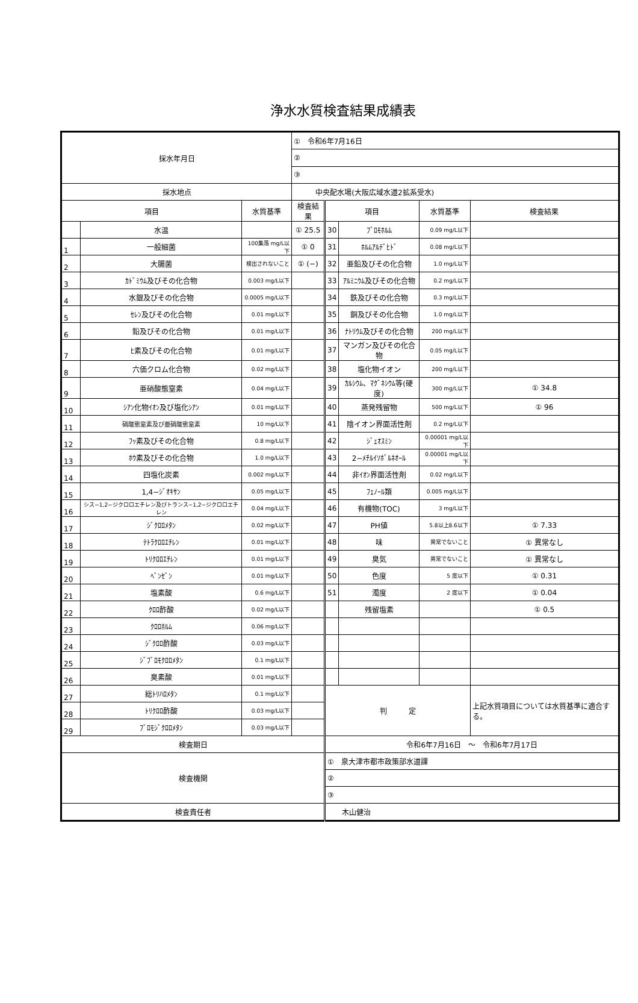浄水水質検査結果成績表
| 採水年月日 | | | ① 令和6年7月16日 | | | | |
| | | | ② | | | | |
| | | | ③ | | | | |
| 採水地点 | | | 中央配水場(大阪広域水道2拡系受水) | | | | |
| 項目 | | 水質基準 | 検査結果 | 項目 | | 水質基準 | 検査結果 |
| | 水温 | | ① 25.5 | 30 | ﾌﾞﾛﾓﾎﾙﾑ | 0.09 mg/L以下 | |
| 1 | 一般細菌 | 100集落 mg/L以下 | ① 0 | 31 | ﾎﾙﾑｱﾙﾃﾞﾋﾄﾞ | 0.08 mg/L以下 | |
| 2 | 大腸菌 | 検出されないこと | ① (−) | 32 | 亜鉛及びその化合物 | 1.0 mg/L以下 | |
| 3 | ｶﾄﾞﾐｳﾑ及びその化合物 | 0.003 mg/L以下 | | 33 | ｱﾙﾐﾆｳﾑ及びその化合物 | 0.2 mg/L以下 | |
| 4 | 水銀及びその化合物 | 0.0005 mg/L以下 | | 34 | 鉄及びその化合物 | 0.3 mg/L以下 | |
| 5 | ｾﾚﾝ及びその化合物 | 0.01 mg/L以下 | | 35 | 銅及びその化合物 | 1.0 mg/L以下 | |
| 6 | 鉛及びその化合物 | 0.01 mg/L以下 | | 36 | ﾅﾄﾘｳﾑ及びその化合物 | 200 mg/L以下 | |
| 7 | ﾋ素及びその化合物 | 0.01 mg/L以下 | | 37 | マンガン及びその化合物 | 0.05 mg/L以下 | |
| 8 | 六価クロム化合物 | 0.02 mg/L以下 | | 38 | 塩化物イオン | 200 mg/L以下 | |
| 9 | 亜硝酸態窒素 | 0.04 mg/L以下 | | 39 | ｶﾙｼｳﾑ、ﾏｸﾞﾈｼｳﾑ等(硬度) | 300 mg/L以下 | ① 34.8 |
| 10 | ｼｱﾝ化物ｲｵﾝ及び塩化ｼｱﾝ | 0.01 mg/L以下 | | 40 | 蒸発残留物 | 500 mg/L以下 | ① 96 |
| 11 | 硝酸態窒素及び亜硝酸態窒素 | 10 mg/L以下 | | 41 | 陰イオン界面活性剤 | 0.2 mg/L以下 | |
| 12 | ﾌｯ素及びその化合物 | 0.8 mg/L以下 | | 42 | ｼﾞｪｵｽﾐﾝ | 0.00001 mg/L以下 | |
| 13 | ﾎｳ素及びその化合物 | 1.0 mg/L以下 | | 43 | 2−ﾒﾁﾙｲｿﾎﾞﾙﾈｵｰﾙ | 0.00001 mg/L以下 | |
| 14 | 四塩化炭素 | 0.002 mg/L以下 | | 44 | 非ｲｵﾝ界面活性剤 | 0.02 mg/L以下 | |
| 15 | 1,4−ｼﾞｵｷｻﾝ | 0.05 mg/L以下 | | 45 | ﾌｪﾉｰﾙ類 | 0.005 mg/L以下 | |
| 16 | シス−1,2−ジクロロエチレン及びトランス−1,2−ジクロロエチレン | 0.04 mg/L以下 | | 46 | 有機物(TOC) | 3 mg/L以下 | |
| 17 | ｼﾞｸﾛﾛﾒﾀﾝ | 0.02 mg/L以下 | | 47 | PH値 | 5.8以上8.6以下 | ① 7.33 |
| 18 | ﾃﾄﾗｸﾛﾛｴﾁﾚﾝ | 0.01 mg/L以下 | | 48 | 味 | 異常でないこと | ① 異常なし |
| 19 | ﾄﾘｸﾛﾛｴﾁﾚﾝ | 0.01 mg/L以下 | | 49 | 臭気 | 異常でないこと | ① 異常なし |
| 20 | ﾍﾞﾝｾﾞﾝ | 0.01 mg/L以下 | | 50 | 色度 | 5 度以下 | ① 0.31 |
| 21 | 塩素酸 | 0.6 mg/L以下 | | 51 | 濁度 | 2 度以下 | ① 0.04 |
| 22 | ｸﾛﾛ酢酸 | 0.02 mg/L以下 | | | 残留塩素 | | ① 0.5 |
| 23 | ｸﾛﾛﾎﾙﾑ | 0.06 mg/L以下 | | | | | |
| 24 | ｼﾞｸﾛﾛ酢酸 | 0.03 mg/L以下 | | | | | |
| 25 | ｼﾞﾌﾞﾛﾓｸﾛﾛﾒﾀﾝ | 0.1 mg/L以下 | | | | | |
| 26 | 臭素酸 | 0.01 mg/L以下 | | | | | |
| 27 | 総ﾄﾘﾊﾛﾒﾀﾝ | 0.1 mg/L以下 | | 判 定 | | | 上記水質項目については水質基準に適合する。 |
| 28 | ﾄﾘｸﾛﾛ酢酸 | 0.03 mg/L以下 | | | | | |
| 29 | ﾌﾞﾛﾓｼﾞｸﾛﾛﾒﾀﾝ | 0.03 mg/L以下 | | | | | |
| 検査期日 | | | | 令和6年7月16日 〜 令和6年7月17日 | | | |
| 検査機関 | | | | ① 泉大津市都市政策部水道課 | | | |
| | | | | ② | | | |
| | | | | ③ | | | |
| 検査責任者 | | | | 木山健治 | | | |